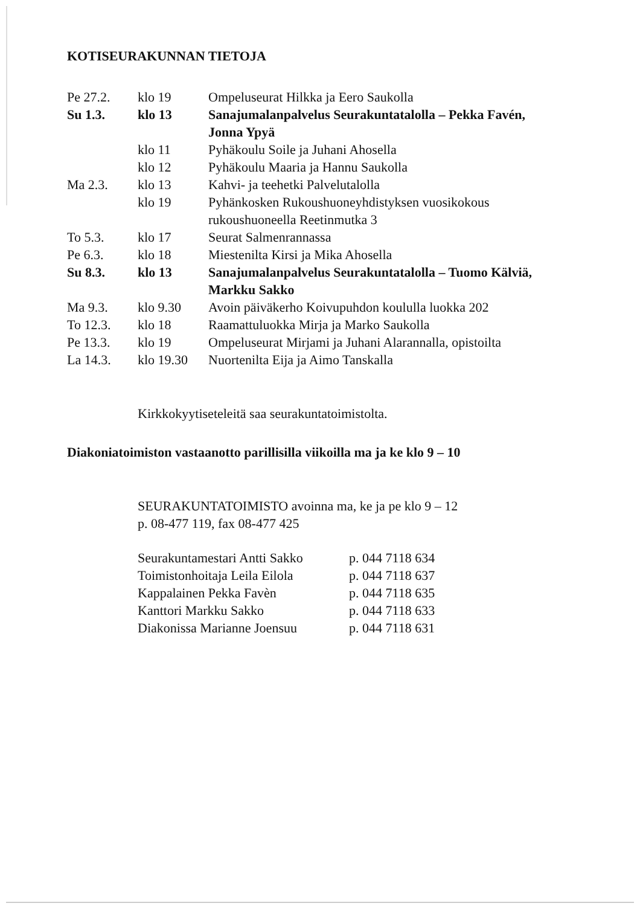KOTISEURAKUNNAN TIETOJA
| Pe 27.2. | klo 19 | Ompeluseurat Hilkka ja Eero Saukolla |
| Su 1.3. | klo 13 | Sanajumalanpalvelus Seurakuntatalolla – Pekka Favén, Jonna Ypyä |
| | klo 11 | Pyhäkoulu Soile ja Juhani Ahosella |
| | klo 12 | Pyhäkoulu Maaria ja Hannu Saukolla |
| Ma 2.3. | klo 13 | Kahvi- ja teehetki Palvelutalolla |
| | klo 19 | Pyhänkosken Rukoushuoneyhdistyksen vuosikokous rukoushuoneella Reetinmutka 3 |
| To 5.3. | klo 17 | Seurat Salmenrannassa |
| Pe 6.3. | klo 18 | Miestenilta Kirsi ja Mika Ahosella |
| Su 8.3. | klo 13 | Sanajumalanpalvelus Seurakuntatalolla – Tuomo Kälviä, Markku Sakko |
| Ma 9.3. | klo 9.30 | Avoin päiväkerho Koivupuhdon koululla luokka 202 |
| To 12.3. | klo 18 | Raamattuluokka Mirja ja Marko Saukolla |
| Pe 13.3. | klo 19 | Ompeluseurat Mirjami ja Juhani Alarannalla, opistoilta |
| La 14.3. | klo 19.30 | Nuortenilta Eija ja Aimo Tanskalla |
Kirkkokyytiseteleitä saa seurakuntatoimistolta.
Diakoniatoimiston vastaanotto parillisilla viikoilla ma ja ke klo 9 – 10
SEURAKUNTATOIMISTO avoinna ma, ke ja pe klo 9 – 12
p. 08-477 119, fax 08-477 425
| Seurakuntamestari Antti Sakko | p. 044 7118 634 |
| Toimistonhoitaja Leila Eilola | p. 044 7118 637 |
| Kappalainen Pekka Favèn | p. 044 7118 635 |
| Kanttori Markku Sakko | p. 044 7118 633 |
| Diakonissa Marianne Joensuu | p. 044 7118 631 |